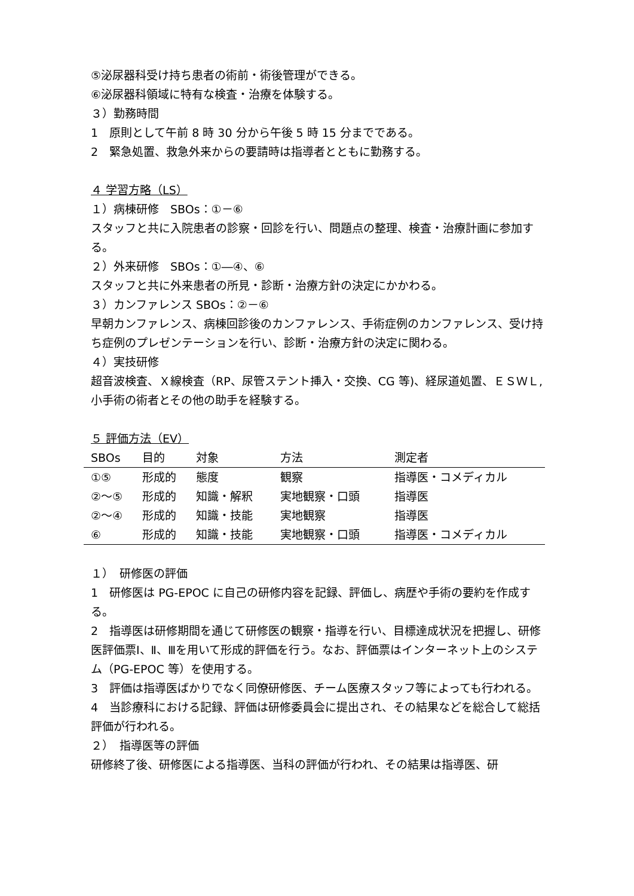⑤泌尿器科受け持ち患者の術前・術後管理ができる。
⑥泌尿器科領域に特有な検査・治療を体験する。
３）勤務時間
1　原則として午前 8 時 30 分から午後 5 時 15 分までである。
2　緊急処置、救急外来からの要請時は指導者とともに勤務する。
４ 学習方略（LS）
１）病棟研修　SBOs：①－⑥
スタッフと共に入院患者の診察・回診を行い、問題点の整理、検査・治療計画に参加する。
２）外来研修　SBOs：①―④、⑥
スタッフと共に外来患者の所見・診断・治療方針の決定にかかわる。
３）カンファレンス SBOs：②－⑥
早朝カンファレンス、病棟回診後のカンファレンス、手術症例のカンファレンス、受け持ち症例のプレゼンテーションを行い、診断・治療方針の決定に関わる。
４）実技研修
超音波検査、Ｘ線検査（RP、尿管ステント挿入・交換、CG 等)、経尿道処置、ＥＳＷＬ,小手術の術者とその他の助手を経験する。
５ 評価方法（EV）
| SBOs | 目的 | 対象 | 方法 | 測定者 |
| --- | --- | --- | --- | --- |
| ①⑤ | 形成的 | 態度 | 観察 | 指導医・コメディカル |
| ②～⑤ | 形成的 | 知識・解釈 | 実地観察・口頭 | 指導医 |
| ②～④ | 形成的 | 知識・技能 | 実地観察 | 指導医 |
| ⑥ | 形成的 | 知識・技能 | 実地観察・口頭 | 指導医・コメディカル |
１）　研修医の評価
1　研修医は PG-EPOC に自己の研修内容を記録、評価し、病歴や手術の要約を作成する。
2　指導医は研修期間を通じて研修医の観察・指導を行い、目標達成状況を把握し、研修医評価票Ⅰ、Ⅱ、Ⅲを用いて形成的評価を行う。なお、評価票はインターネット上のシステム（PG-EPOC 等）を使用する。
3　評価は指導医ばかりでなく同僚研修医、チーム医療スタッフ等によっても行われる。
4　当診療科における記録、評価は研修委員会に提出され、その結果などを総合して総括評価が行われる。
２）　指導医等の評価
研修終了後、研修医による指導医、当科の評価が行われ、その結果は指導医、研